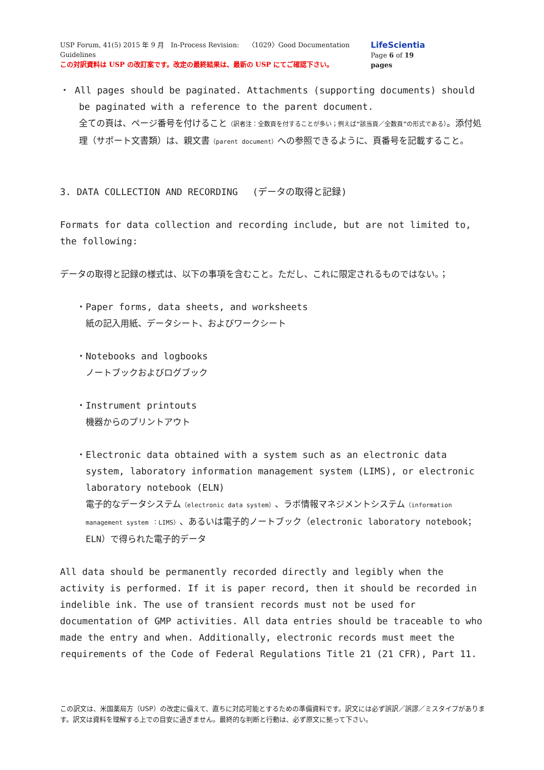USP Forum, 41(5) 2015 年 9 月　In-Process Revision:　 〈1029〉Good Documentation Guidelines
この対訳資料は USP の改訂案です。改定の最終結果は、最新の USP にてご確認下さい。
LifeScientia
Page 6 of 19 pages
・ All pages should be paginated. Attachments (supporting documents) should be paginated with a reference to the parent document.
全ての頁は、ページ番号を付けること（訳者注：全数頁を付することが多い；例えば“該当頁／全数頁”の形式である）。添付処理（サポート文書類）は、親文書（parent document）への参照できるように、頁番号を記載すること。
3. DATA COLLECTION AND RECORDING　 (データの取得と記録)
Formats for data collection and recording include, but are not limited to, the following:
データの取得と記録の様式は、以下の事項を含むこと。ただし、これに限定されるものではない。；
・Paper forms, data sheets, and worksheets
紙の記入用紙、データシート、およびワークシート
・Notebooks and logbooks
ノートブックおよびログブック
・Instrument printouts
機器からのプリントアウト
・Electronic data obtained with a system such as an electronic data system, laboratory information management system (LIMS), or electronic laboratory notebook (ELN)
電子的なデータシステム（electronic data system）、ラボ情報マネジメントシステム（information management system ：LIMS）、あるいは電子的ノートブック（electronic laboratory notebook；ELN）で得られた電子的データ
All data should be permanently recorded directly and legibly when the activity is performed. If it is paper record, then it should be recorded in indelible ink. The use of transient records must not be used for documentation of GMP activities. All data entries should be traceable to who made the entry and when. Additionally, electronic records must meet the requirements of the Code of Federal Regulations Title 21 (21 CFR), Part 11.
この訳文は、米国薬局方（USP）の改定に備えて、直ちに対応可能とするための準備資料です。訳文には必ず誤訳／誤謬／ミスタイプがあります。訳文は資料を理解する上での目安に過ぎません。最終的な判断と行動は、必ず原文に拠って下さい。